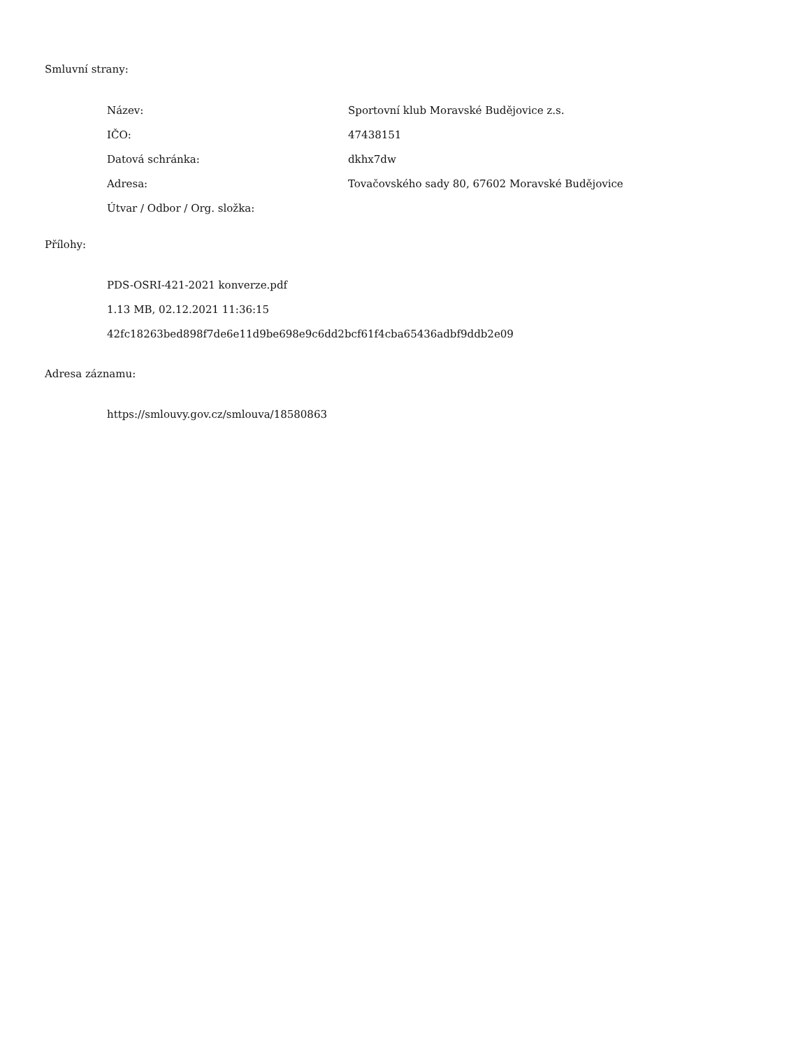Smluvní strany:
| Název: | Sportovní klub Moravské Budějovice z.s. |
| IČO: | 47438151 |
| Datová schránka: | dkhx7dw |
| Adresa: | Tovačovského sady 80, 67602 Moravské Budějovice |
| Útvar / Odbor / Org. složka: | |
Přílohy:
PDS-OSRI-421-2021 konverze.pdf
1.13 MB, 02.12.2021 11:36:15
42fc18263bed898f7de6e11d9be698e9c6dd2bcf61f4cba65436adbf9ddb2e09
Adresa záznamu:
https://smlouvy.gov.cz/smlouva/18580863